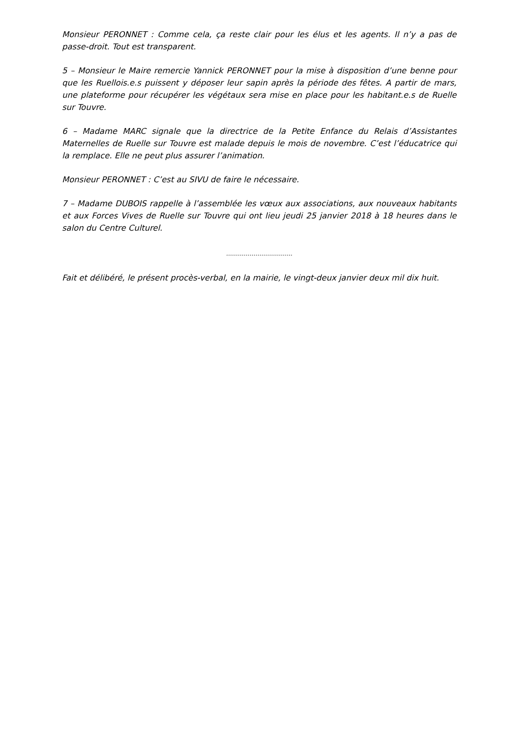Monsieur PERONNET : Comme cela, ça reste clair pour les élus et les agents. Il n’y a pas de passe-droit. Tout est transparent.
5 – Monsieur le Maire remercie Yannick PERONNET pour la mise à disposition d’une benne pour que les Ruellois.e.s puissent y déposer leur sapin après la période des fêtes. A partir de mars, une plateforme pour récupérer les végétaux sera mise en place pour les habitant.e.s de Ruelle sur Touvre.
6 – Madame MARC signale que la directrice de la Petite Enfance du Relais d’Assistantes Maternelles de Ruelle sur Touvre est malade depuis le mois de novembre. C’est l’éducatrice qui la remplace. Elle ne peut plus assurer l’animation.
Monsieur PERONNET : C’est au SIVU de faire le nécessaire.
7 – Madame DUBOIS rappelle à l’assemblée les vœux aux associations, aux nouveaux habitants et aux Forces Vives de Ruelle sur Touvre qui ont lieu jeudi 25 janvier 2018 à 18 heures dans le salon du Centre Culturel.
…………………………….
Fait et délibéré, le présent procès-verbal, en la mairie, le vingt-deux janvier deux mil dix huit.